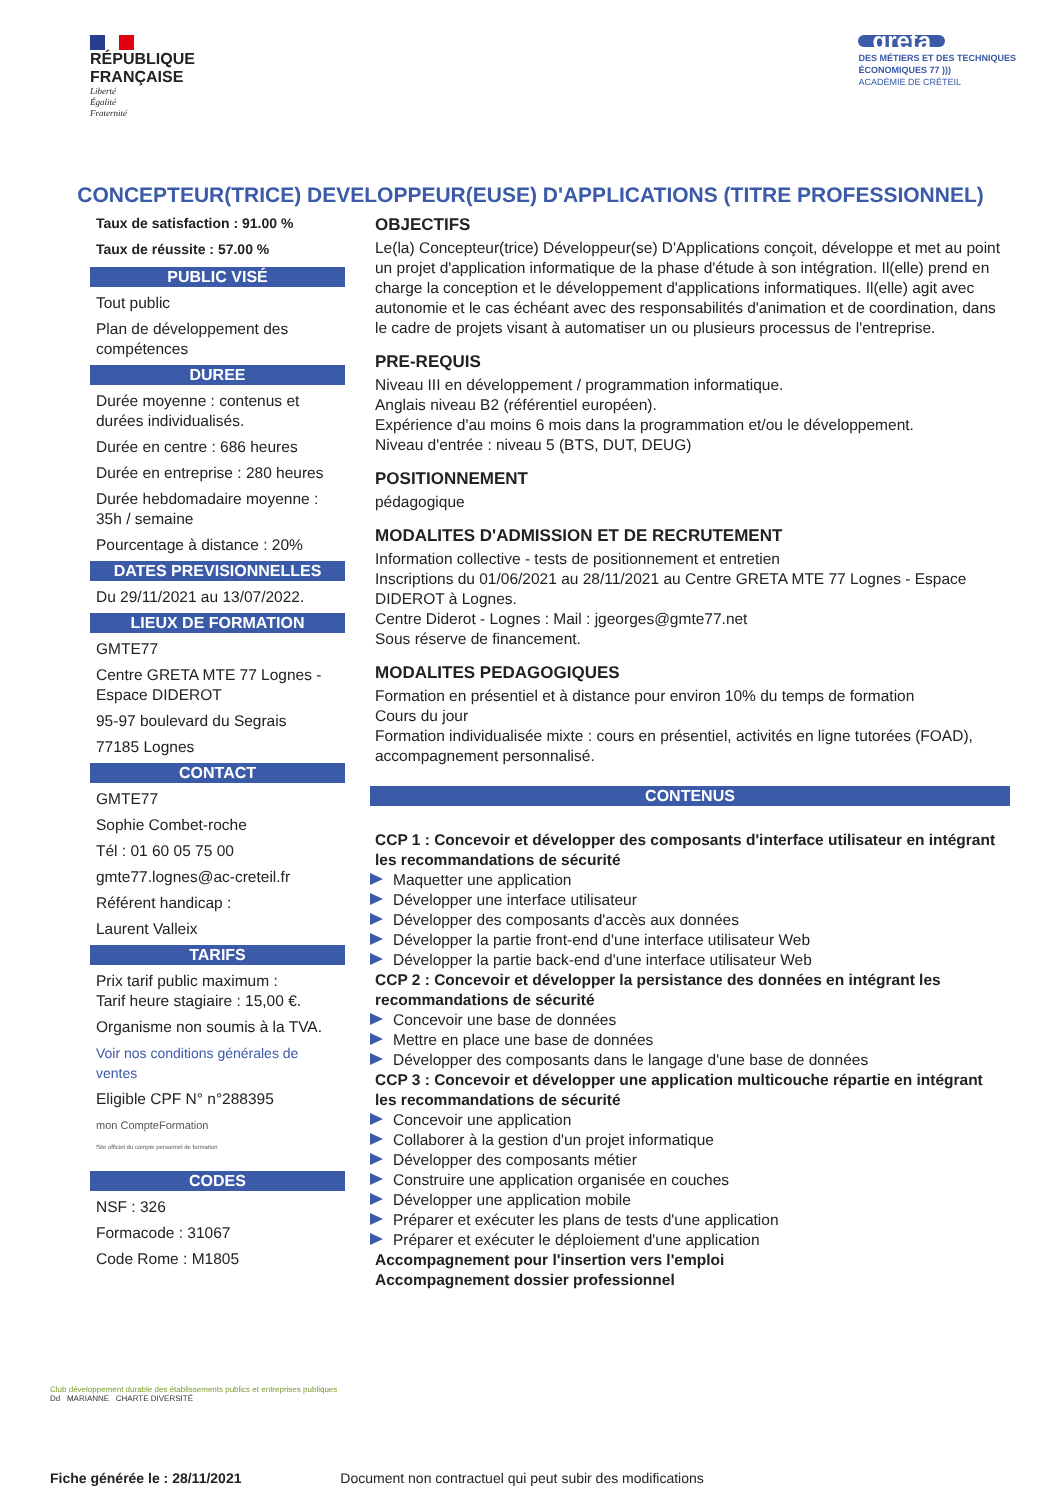RÉPUBLIQUE
FRANÇAISE
Liberté
Égalité
Fraternité
greta
DES MÉTIERS ET DES TECHNIQUES
ÉCONOMIQUES 77 )))
ACADÉMIE DE CRÉTEIL
CONCEPTEUR(TRICE) DEVELOPPEUR(EUSE) D'APPLICATIONS (TITRE PROFESSIONNEL)
Taux de satisfaction : 91.00 %
Taux de réussite : 57.00 %
PUBLIC VISÉ
Tout public
Plan de développement des compétences
DUREE
Durée moyenne : contenus et durées individualisés.
Durée en centre : 686 heures
Durée en entreprise : 280 heures
Durée hebdomadaire moyenne : 35h / semaine
Pourcentage à distance : 20%
DATES PREVISIONNELLES
Du 29/11/2021 au 13/07/2022.
LIEUX DE FORMATION
GMTE77
Centre GRETA MTE 77 Lognes - Espace DIDEROT
95-97 boulevard du Segrais
77185 Lognes
CONTACT
GMTE77
Sophie Combet-roche
Tél : 01 60 05 75 00
gmte77.lognes@ac-creteil.fr
Référent handicap :
Laurent Valleix
TARIFS
Prix tarif public maximum :
Tarif heure stagiaire : 15,00 €.
Organisme non soumis à la TVA.
Voir nos conditions générales de ventes
Eligible CPF N° n°288395
mon CompteFormation
Site officiel du compte personnel de formation
CODES
NSF : 326
Formacode : 31067
Code Rome : M1805
OBJECTIFS
Le(la) Concepteur(trice) Développeur(se) D'Applications conçoit, développe et met au point un projet d'application informatique de la phase d'étude à son intégration. Il(elle) prend en charge la conception et le développement d'applications informatiques. Il(elle) agit avec autonomie et le cas échéant avec des responsabilités d'animation et de coordination, dans le cadre de projets visant à automatiser un ou plusieurs processus de l'entreprise.
PRE-REQUIS
Niveau III en développement / programmation informatique.
Anglais niveau B2 (référentiel européen).
Expérience d'au moins 6 mois dans la programmation et/ou le développement.
Niveau d'entrée : niveau 5 (BTS, DUT, DEUG)
POSITIONNEMENT
pédagogique
MODALITES D'ADMISSION ET DE RECRUTEMENT
Information collective - tests de positionnement et entretien
Inscriptions du 01/06/2021 au 28/11/2021 au Centre GRETA MTE 77 Lognes - Espace DIDEROT à Lognes.
Centre Diderot - Lognes : Mail : jgeorges@gmte77.net
Sous réserve de financement.
MODALITES PEDAGOGIQUES
Formation en présentiel et à distance pour environ 10% du temps de formation
Cours du jour
Formation individualisée mixte : cours en présentiel, activités en ligne tutorées (FOAD), accompagnement personnalisé.
CONTENUS
CCP 1 : Concevoir et développer des composants d'interface utilisateur en intégrant les recommandations de sécurité
Maquetter une application
Développer une interface utilisateur
Développer des composants d'accès aux données
Développer la partie front-end d'une interface utilisateur Web
Développer la partie back-end d'une interface utilisateur Web
CCP 2 : Concevoir et développer la persistance des données en intégrant les recommandations de sécurité
Concevoir une base de données
Mettre en place une base de données
Développer des composants dans le langage d'une base de données
CCP 3 : Concevoir et développer une application multicouche répartie en intégrant les recommandations de sécurité
Concevoir une application
Collaborer à la gestion d'un projet informatique
Développer des composants métier
Construire une application organisée en couches
Développer une application mobile
Préparer et exécuter les plans de tests d'une application
Préparer et exécuter le déploiement d'une application
Accompagnement pour l'insertion vers l'emploi
Accompagnement dossier professionnel
Club développement durable des établissements publics et entreprises publiques
Dd MARIANNE CHARTE DIVERSITÉ
Fiche générée le : 28/11/2021 Document non contractuel qui peut subir des modifications